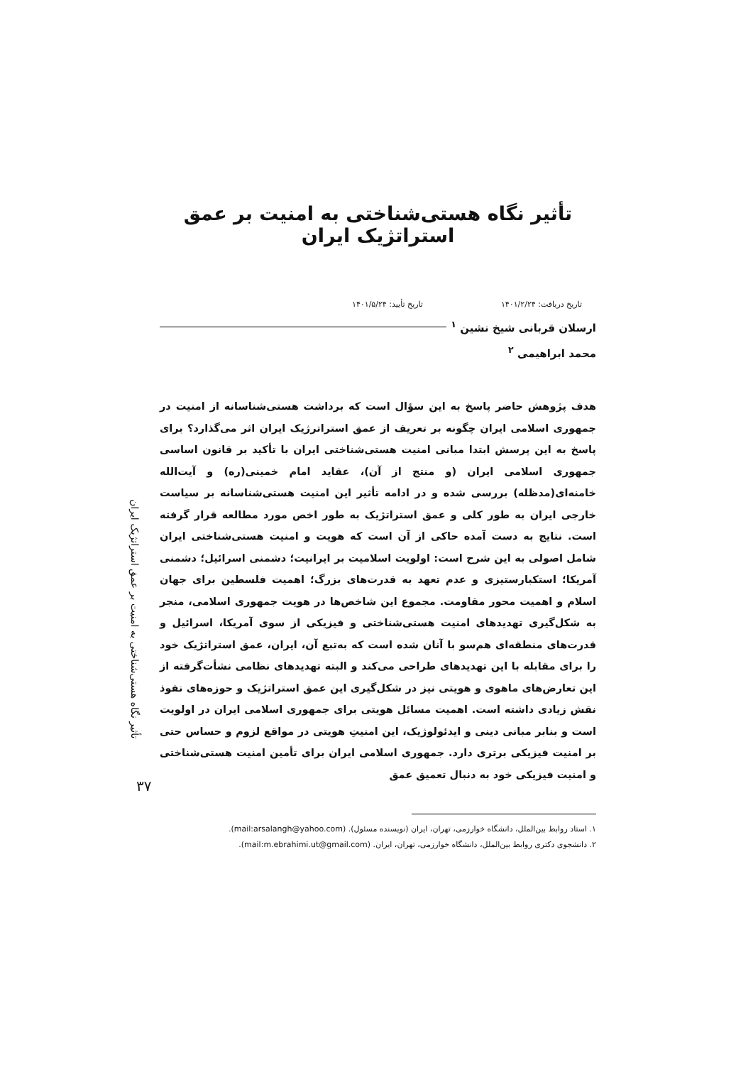تأثیر نگاه هستی‌شناختی به امنیت بر عمق استراتژیک ایران
تاریخ دریافت: ۱۴۰۱/۲/۲۴ تاریخ تأیید: ۱۴۰۱/۵/۲۴
ارسلان قربانی شیخ نشین <sup>۱</sup>
محمد ابراهیمی <sup>۲</sup>
هدف پژوهش حاضر پاسخ به این سؤال است که برداشت هستی‌شناسانه از امنیت در جمهوری اسلامی ایران چگونه بر تعریف از عمق استراترژیک ایران اثر می‌گذارد؟ برای پاسخ به این پرسش ابتدا مبانی امنیت هستی‌شناختی ایران با تأکید بر قانون اساسی جمهوری اسلامی ایران (و منتج از آن)، عقاید امام خمینی(ره) و آیت‌الله خامنه‌ای(مدظله) بررسی شده و در ادامه تأثیر این امنیت هستی‌شناسانه بر سیاست خارجی ایران به طور کلی و عمق استراتژیک به طور اخص مورد مطالعه قرار گرفته است. نتایج به دست آمده حاکی از آن است که هویت و امنیت هستی‌شناختی ایران شامل اصولی به این شرح است: اولویت اسلامیت بر ایرانیت؛ دشمنی اسرائیل؛ دشمنی آمریکا؛ استکبارستیزی و عدم تعهد به قدرت‌های بزرگ؛ اهمیت فلسطین برای جهان اسلام و اهمیت محور مقاومت. مجموع این شاخص‌ها در هویت جمهوری اسلامی، منجر به شکل‌گیری تهدیدهای امنیت هستی‌شناختی و فیزیکی از سوی آمریکا، اسرائیل و قدرت‌های منطقه‌ای هم‌سو با آنان شده است که به‌تبع آن، ایران، عمق استراتژیک خود را برای مقابله با این تهدیدهای طراحی می‌کند و البته تهدیدهای نظامی نشأت‌گرفته از این تعارض‌های ماهوی و هویتی نیز در شکل‌گیری این عمق استراتژیک و حوزه‌های نفوذ نقش زیادی داشته است. اهمیت مسائل هویتی برای جمهوری اسلامی ایران در اولویت است و بنابر مبانی دینی و ایدئولوژیک، این امنیتِ هویتی در مواقع لزوم و حساس حتی بر امنیت فیزیکی برتری دارد. جمهوری اسلامی ایران برای تأمین امنیت هستی‌شناختی و امنیت فیزیکی خود به دنبال تعمیق عمق
۱. استاد روابط بین‌الملل، دانشگاه خوارزمی، تهران، ایران (نویسنده مسئول). (mail:arsalangh@yahoo.com).
۲. دانشجوی دکتری روابط بین‌الملل، دانشگاه خوارزمی، تهران، ایران. (mail:m.ebrahimi.ut@gmail.com).
تأثیر نگاه هستی‌شناختی به امنیت بر عمق استراتژیک ایران
۳۷